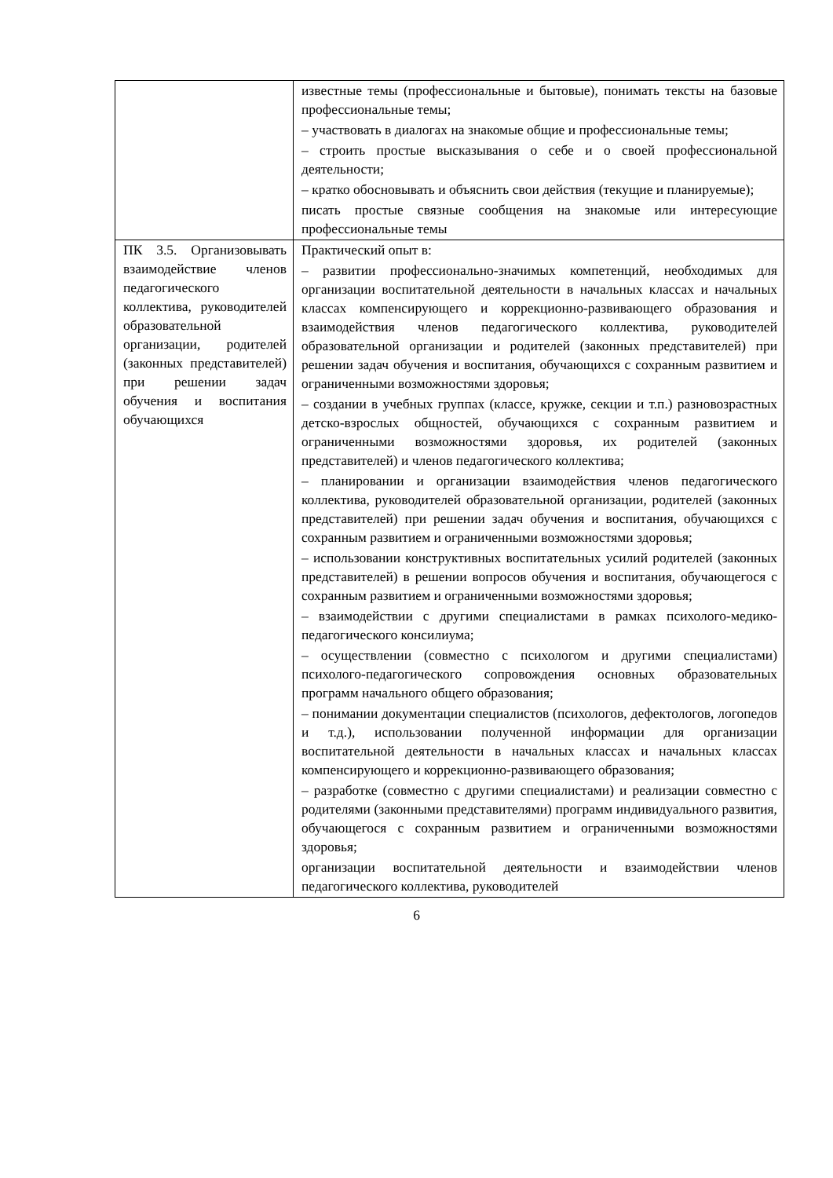| | известные темы (профессиональные и бытовые), понимать тексты на базовые профессиональные темы; – участвовать в диалогах на знакомые общие и профессиональные темы; – строить простые высказывания о себе и о своей профессиональной деятельности; – кратко обосновывать и объяснить свои действия (текущие и планируемые); писать простые связные сообщения на знакомые или интересующие профессиональные темы |
| ПК 3.5. Организовывать взаимодействие членов педагогического коллектива, руководителей образовательной организации, родителей (законных представителей) при решении задач обучения и воспитания обучающихся | Практический опыт в: – развитии профессионально-значимых компетенций, необходимых для организации воспитательной деятельности в начальных классах и начальных классах компенсирующего и коррекционно-развивающего образования и взаимодействия членов педагогического коллектива, руководителей образовательной организации и родителей (законных представителей) при решении задач обучения и воспитания, обучающихся с сохранным развитием и ограниченными возможностями здоровья; – создании в учебных группах (классе, кружке, секции и т.п.) разновозрастных детско-взрослых общностей, обучающихся с сохранным развитием и ограниченными возможностями здоровья, их родителей (законных представителей) и членов педагогического коллектива; – планировании и организации взаимодействия членов педагогического коллектива, руководителей образовательной организации, родителей (законных представителей) при решении задач обучения и воспитания, обучающихся с сохранным развитием и ограниченными возможностями здоровья; – использовании конструктивных воспитательных усилий родителей (законных представителей) в решении вопросов обучения и воспитания, обучающегося с сохранным развитием и ограниченными возможностями здоровья; – взаимодействии с другими специалистами в рамках психолого-медико-педагогического консилиума; – осуществлении (совместно с психологом и другими специалистами) психолого-педагогического сопровождения основных образовательных программ начального общего образования; – понимании документации специалистов (психологов, дефектологов, логопедов и т.д.), использовании полученной информации для организации воспитательной деятельности в начальных классах и начальных классах компенсирующего и коррекционно-развивающего образования; – разработке (совместно с другими специалистами) и реализации совместно с родителями (законными представителями) программ индивидуального развития, обучающегося с сохранным развитием и ограниченными возможностями здоровья; организации воспитательной деятельности и взаимодействии членов педагогического коллектива, руководителей |
6